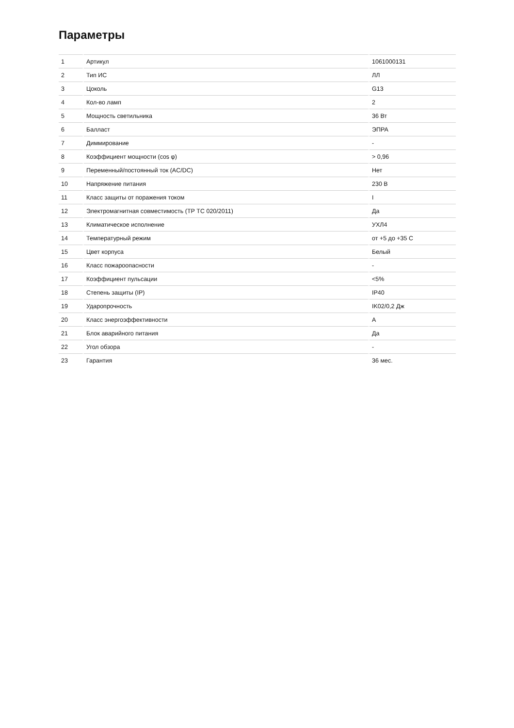Параметры
| 1 | Артикул | 1061000131 |
| 2 | Тип ИС | ЛЛ |
| 3 | Цоколь | G13 |
| 4 | Кол-во ламп | 2 |
| 5 | Мощность светильника | 36 Вт |
| 6 | Балласт | ЭПРА |
| 7 | Диммирование | - |
| 8 | Коэффициент мощности (cos φ) | > 0,96 |
| 9 | Переменный/постоянный ток (AC/DC) | Нет |
| 10 | Напряжение питания | 230 В |
| 11 | Класс защиты от поражения током | I |
| 12 | Электромагнитная совместимость (ТР ТС 020/2011) | Да |
| 13 | Климатическое исполнение | УХЛ4 |
| 14 | Температурный режим | от +5 до +35 С |
| 15 | Цвет корпуса | Белый |
| 16 | Класс пожароопасности | - |
| 17 | Коэффициент пульсации | <5% |
| 18 | Степень защиты (IP) | IP40 |
| 19 | Ударопрочность | IK02/0,2 Дж |
| 20 | Класс энергоэффективности | A |
| 21 | Блок аварийного питания | Да |
| 22 | Угол обзора | - |
| 23 | Гарантия | 36 мес. |